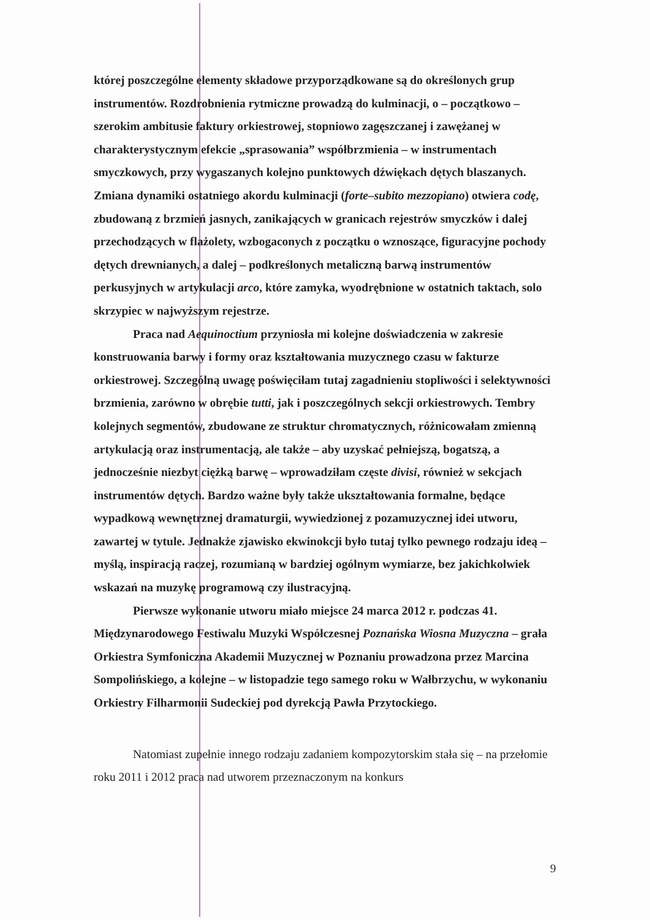której poszczególne elementy składowe przyporządkowane są do określonych grup instrumentów. Rozdrobnienia rytmiczne prowadzą do kulminacji, o – początkowo – szerokim ambitusie faktury orkiestrowej, stopniowo zagęszczanej i zawężanej w charakterystycznym efekcie „sprasowania” współbrzmienia – w instrumentach smyczkowych, przy wygaszanych kolejno punktowych dźwiękach dętych blaszanych. Zmiana dynamiki ostatniego akordu kulminacji (forte–subito mezzopiano) otwiera codę, zbudowaną z brzmień jasnych, zanikających w granicach rejestrów smyczków i dalej przechodzących w flażolety, wzbogaconych z początku o wznoszące, figuracyjne pochody dętych drewnianych, a dalej – podkreślonych metaliczną barwą instrumentów perkusyjnych w artykulacji arco, które zamyka, wyodrębnione w ostatnich taktach, solo skrzypiec w najwyższym rejestrze.
Praca nad Aequinoctium przyniosła mi kolejne doświadczenia w zakresie konstruowania barwy i formy oraz kształtowania muzycznego czasu w fakturze orkiestrowej. Szczególną uwagę poświęciłam tutaj zagadnieniu stopliwości i selektywności brzmienia, zarówno w obrębie tutti, jak i poszczególnych sekcji orkiestrowych. Tembry kolejnych segmentów, zbudowane ze struktur chromatycznych, różnicowałam zmienną artykulacją oraz instrumentacją, ale także – aby uzyskać pełniejszą, bogatszą, a jednocześnie niezbyt ciężką barwę – wprowadziłam częste divisi, również w sekcjach instrumentów dętych. Bardzo ważne były także ukształtowania formalne, będące wypadkową wewnętrznej dramaturgii, wywiedzionej z pozamuzycznej idei utworu, zawartej w tytule. Jednakże zjawisko ekwinokcji było tutaj tylko pewnego rodzaju ideą – myślą, inspiracją raczej, rozumianą w bardziej ogólnym wymiarze, bez jakichkolwiek wskazań na muzykę programową czy ilustracyjną.
Pierwsze wykonanie utworu miało miejsce 24 marca 2012 r. podczas 41. Międzynarodowego Festiwalu Muzyki Współczesnej Poznańska Wiosna Muzyczna – grała Orkiestra Symfoniczna Akademii Muzycznej w Poznaniu prowadzona przez Marcina Sompolińskiego, a kolejne – w listopadzie tego samego roku w Wałbrzychu, w wykonaniu Orkiestry Filharmonii Sudeckiej pod dyrekcją Pawła Przytockiego.
Natomiast zupełnie innego rodzaju zadaniem kompozytorskim stała się – na przełomie roku 2011 i 2012 praca nad utworem przeznaczonym na konkurs
9